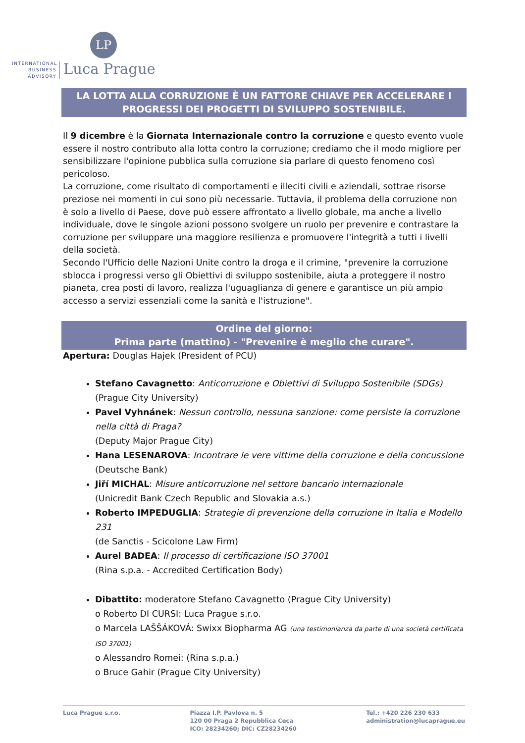LP
INTERNATIONAL
BUSINESS
ADVISORY
Luca Prague
LA LOTTA ALLA CORRUZIONE È UN FATTORE CHIAVE PER ACCELERARE I PROGRESSI DEI PROGETTI DI SVILUPPO SOSTENIBILE.
Il 9 dicembre è la Giornata Internazionale contro la corruzione e questo evento vuole essere il nostro contributo alla lotta contro la corruzione; crediamo che il modo migliore per sensibilizzare l'opinione pubblica sulla corruzione sia parlare di questo fenomeno così pericoloso.
La corruzione, come risultato di comportamenti e illeciti civili e aziendali, sottrae risorse preziose nei momenti in cui sono più necessarie. Tuttavia, il problema della corruzione non è solo a livello di Paese, dove può essere affrontato a livello globale, ma anche a livello individuale, dove le singole azioni possono svolgere un ruolo per prevenire e contrastare la corruzione per sviluppare una maggiore resilienza e promuovere l'integrità a tutti i livelli della società.
Secondo l'Ufficio delle Nazioni Unite contro la droga e il crimine, "prevenire la corruzione sblocca i progressi verso gli Obiettivi di sviluppo sostenibile, aiuta a proteggere il nostro pianeta, crea posti di lavoro, realizza l'uguaglianza di genere e garantisce un più ampio accesso a servizi essenziali come la sanità e l'istruzione".
Ordine del giorno:
Prima parte (mattino) - "Prevenire è meglio che curare".
Apertura: Douglas Hajek (President of PCU)
Stefano Cavagnetto: Anticorruzione e Obiettivi di Sviluppo Sostenibile (SDGs)
(Prague City University)
Pavel Vyhnánek: Nessun controllo, nessuna sanzione: come persiste la corruzione nella città di Praga?
(Deputy Major Prague City)
Hana LESENAROVA: Incontrare le vere vittime della corruzione e della concussione
(Deutsche Bank)
Jiří MICHAL: Misure anticorruzione nel settore bancario internazionale
(Unicredit Bank Czech Republic and Slovakia a.s.)
Roberto IMPEDUGLIA: Strategie di prevenzione della corruzione in Italia e Modello 231
(de Sanctis - Scicolone Law Firm)
Aurel BADEA: Il processo di certificazione ISO 37001
(Rina s.p.a. - Accredited Certification Body)
Dibattito: moderatore Stefano Cavagnetto (Prague City University)
o Roberto DI CURSI: Luca Prague s.r.o.
o Marcela LAŠŠÁKOVÁ: Swixx Biopharma AG (una testimonianza da parte di una società certificata ISO 37001)
o Alessandro Romei: (Rina s.p.a.)
o Bruce Gahir (Prague City University)
Luca Prague s.r.o. Piazza I.P. Pavlova n. 5
120 00 Praga 2 Repubblica Ceca
ICO: 28234260; DIC: CZ28234260
Tel.: +420 226 230 633
administration@lucaprague.eu